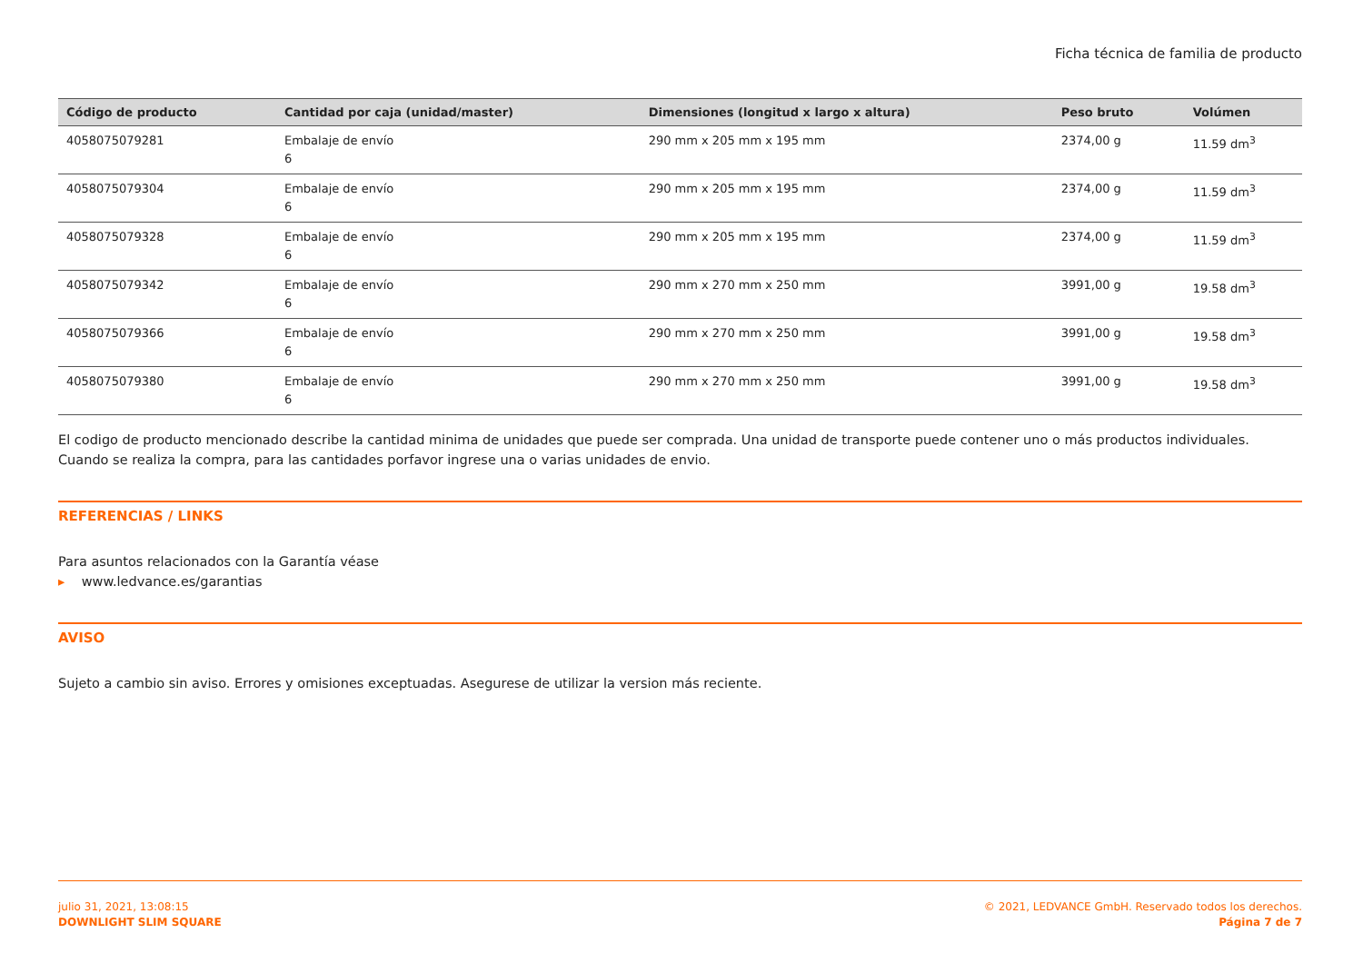Ficha técnica de familia de producto
| Código de producto | Cantidad por caja (unidad/master) | Dimensiones (longitud x largo x altura) | Peso bruto | Volúmen |
| --- | --- | --- | --- | --- |
| 4058075079281 | Embalaje de envío 6 | 290 mm x 205 mm x 195 mm | 2374,00 g | 11.59 dm<sup>3</sup> |
| 4058075079304 | Embalaje de envío 6 | 290 mm x 205 mm x 195 mm | 2374,00 g | 11.59 dm<sup>3</sup> |
| 4058075079328 | Embalaje de envío 6 | 290 mm x 205 mm x 195 mm | 2374,00 g | 11.59 dm<sup>3</sup> |
| 4058075079342 | Embalaje de envío 6 | 290 mm x 270 mm x 250 mm | 3991,00 g | 19.58 dm<sup>3</sup> |
| 4058075079366 | Embalaje de envío 6 | 290 mm x 270 mm x 250 mm | 3991,00 g | 19.58 dm<sup>3</sup> |
| 4058075079380 | Embalaje de envío 6 | 290 mm x 270 mm x 250 mm | 3991,00 g | 19.58 dm<sup>3</sup> |
El codigo de producto mencionado describe la cantidad minima de unidades que puede ser comprada. Una unidad de transporte puede contener uno o más productos individuales. Cuando se realiza la compra, para las cantidades porfavor ingrese una o varias unidades de envio.
REFERENCIAS / LINKS
Para asuntos relacionados con la Garantía véase
▸ www.ledvance.es/garantias
AVISO
Sujeto a cambio sin aviso. Errores y omisiones exceptuadas. Asegurese de utilizar la version más reciente.
julio 31, 2021, 13:08:15
DOWNLIGHT SLIM SQUARE
© 2021, LEDVANCE GmbH. Reservado todos los derechos.
Página 7 de 7